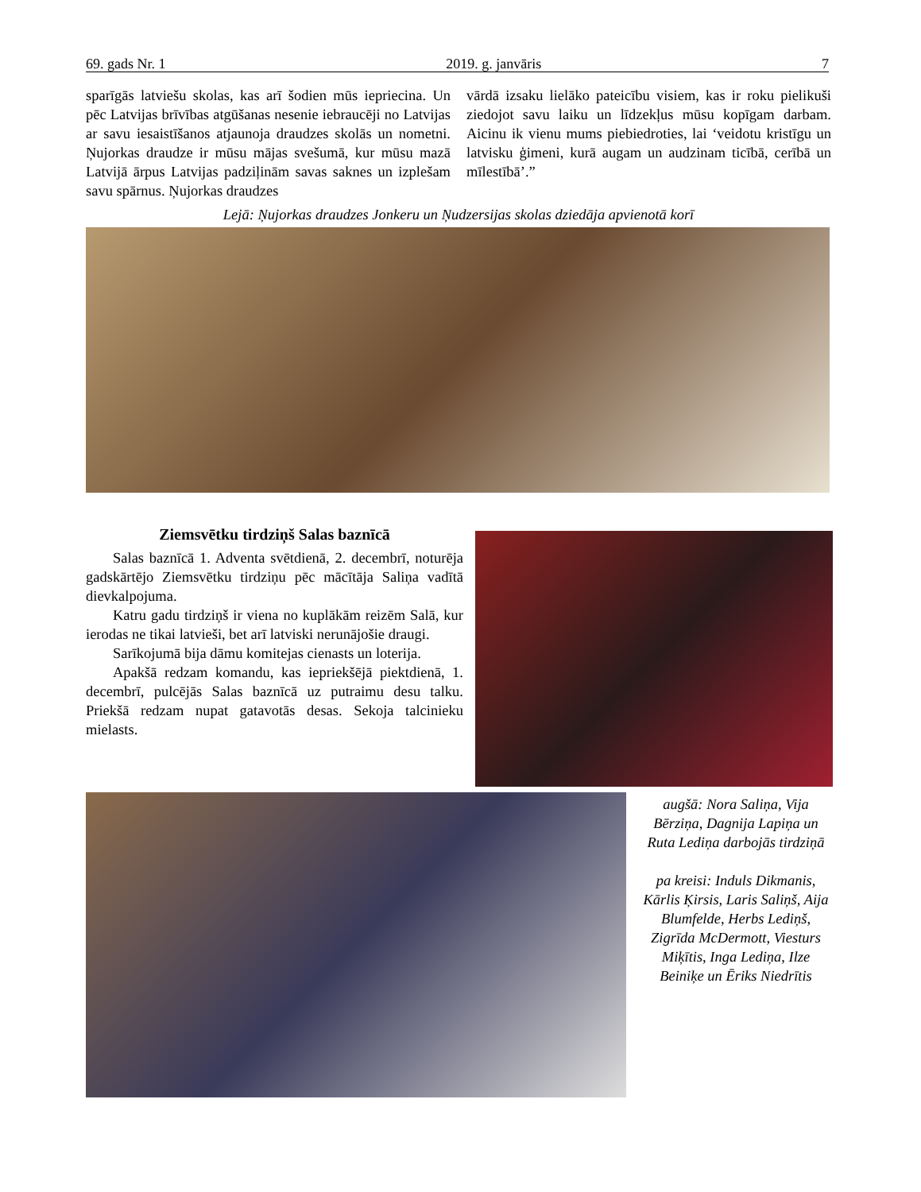69. gads Nr. 1 2019. g. janvāris 7
sparīgās latviešu skolas, kas arī šodien mūs iepriecina. Un pēc Latvijas brīvības atgūšanas nesenie iebraucēji no Latvijas ar savu iesaistīšanos atjaunoja draudzes skolās un nometni. Ņujorkas draudze ir mūsu mājas svešumā, kur mūsu mazā Latvijā ārpus Latvijas padziļinām savas saknes un izplešam savu spārnus. Ņujorkas draudzes
vārdā izsaku lielāko pateicību visiem, kas ir roku pielikuši ziedojot savu laiku un līdzekļus mūsu kopīgam darbam. Aicinu ik vienu mums piebiedroties, lai ‘veidotu kristīgu un latvisku ģimeni, kurā augam un audzinam ticībā, cerībā un mīlestībā’.”
Lejā: Ņujorkas draudzes Jonkeru un Ņudzersijas skolas dziedāja apvienotā korī
Ziemsvētku tirdziņš Salas baznīcā
Salas baznīcā 1. Adventa svētdienā, 2. decembrī, noturēja gadskārtējo Ziemsvētku tirdziņu pēc mācītāja Saliņa vadītā dievkalpojuma.
Katru gadu tirdziņš ir viena no kuplākām reizēm Salā, kur ierodas ne tikai latvieši, bet arī latviski nerunājošie draugi.
Sarīkojumā bija dāmu komitejas cienasts un loterija.
Apakšā redzam komandu, kas iepriekšējā piektdienā, 1. decembrī, pulcējās Salas baznīcā uz putraimu desu talku. Priekšā redzam nupat gatavotās desas. Sekoja talcinieku mielasts.
augšā: Nora Saliņa, Vija Bērziņa, Dagnija Lapiņa un Ruta Lediņa darbojās tirdziņā
pa kreisi: Induls Dikmanis, Kārlis Ķirsis, Laris Saliņš, Aija Blumfelde, Herbs Lediņš, Zigrīda McDermott, Viesturs Miķītis, Inga Lediņa, Ilze Beiniķe un Ēriks Niedrītis